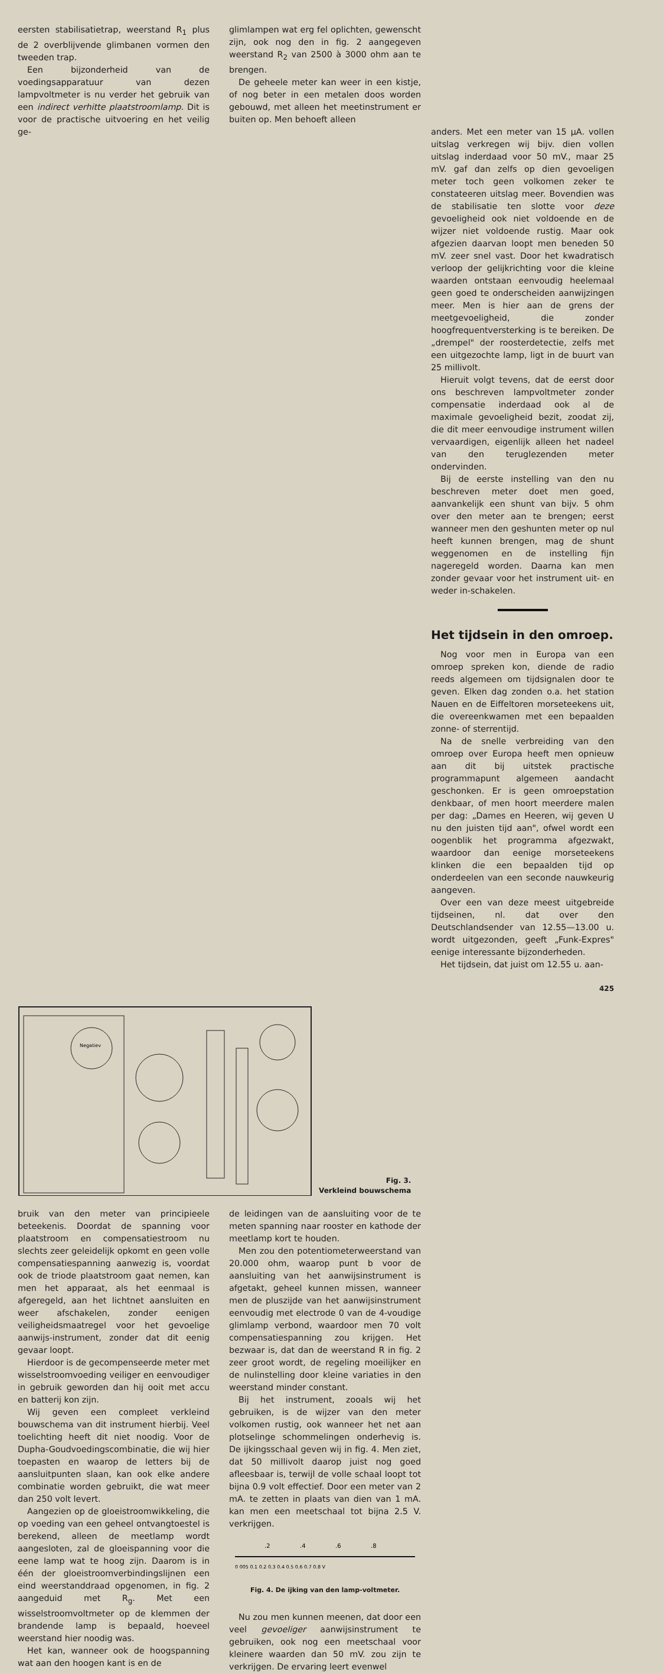eersten stabilisatietrap, weerstand R<sub>1</sub> plus de 2 overblijvende glimbanen vormen den tweeden trap.
Een bijzonderheid van de voedingsapparatuur van dezen lampvoltmeter is nu verder het gebruik van een indirect verhitte plaatstroomlamp. Dit is voor de practische uitvoering en het veilig ge-
glimlampen wat erg fel oplichten, gewenscht zijn, ook nog den in fig. 2 aangegeven weerstand R<sub>2</sub> van 2500 à 3000 ohm aan te brengen.
De geheele meter kan weer in een kistje, of nog beter in een metalen doos worden gebouwd, met alleen het meetinstrument er buiten op. Men behoeft alleen
anders. Met een meter van 15 μA. vollen uitslag verkregen wij bijv. dien vollen uitslag inderdaad voor 50 mV., maar 25 mV. gaf dan zelfs op dien gevoeligen meter toch geen volkomen zeker te constateeren uitslag meer. Bovendien was de stabilisatie ten slotte voor deze gevoeligheid ook niet voldoende en de wijzer niet voldoende rustig. Maar ook afgezien daarvan loopt men beneden 50 mV. zeer snel vast. Door het kwadratisch verloop der gelijkrichting voor die kleine waarden ontstaan eenvoudig heelemaal geen goed te onderscheiden aanwijzingen meer. Men is hier aan de grens der meetgevoeligheid, die zonder hoogfrequentversterking is te bereiken. De „drempel" der roosterdetectie, zelfs met een uitgezochte lamp, ligt in de buurt van 25 millivolt.
Hieruit volgt tevens, dat de eerst door ons beschreven lampvoltmeter zonder compensatie inderdaad ook al de maximale gevoeligheid bezit, zoodat zij, die dit meer eenvoudige instrument willen vervaardigen, eigenlijk alleen het nadeel van den teruglezenden meter ondervinden.
Bij de eerste instelling van den nu beschreven meter doet men goed, aanvankelijk een shunt van bijv. 5 ohm over den meter aan te brengen; eerst wanneer men den geshunten meter op nul heeft kunnen brengen, mag de shunt weggenomen en de instelling fijn nageregeld worden. Daarna kan men zonder gevaar voor het instrument uit- en weder in-schakelen.
Het tijdsein in den omroep.
Nog voor men in Europa van een omroep spreken kon, diende de radio reeds algemeen om tijdsignalen door te geven. Elken dag zonden o.a. het station Nauen en de Eiffeltoren morseteekens uit, die overeenkwamen met een bepaalden zonne- of sterrentijd.
Na de snelle verbreiding van den omroep over Europa heeft men opnieuw aan dit bij uitstek practische programmapunt algemeen aandacht geschonken. Er is geen omroepstation denkbaar, of men hoort meerdere malen per dag: „Dames en Heeren, wij geven U nu den juisten tijd aan", ofwel wordt een oogenblik het programma afgezwakt, waardoor dan eenige morseteekens klinken die een bepaalden tijd op onderdeelen van een seconde nauwkeurig aangeven.
Over een van deze meest uitgebreide tijdseinen, nl. dat over den Deutschlandsender van 12.55—13.00 u. wordt uitgezonden, geeft „Funk-Expres" eenige interessante bijzonderheden.
Het tijdsein, dat juist om 12.55 u. aan-
425
Negatiev
Fig. 3.
Verkleind bouwschema
bruik van den meter van principieele beteekenis. Doordat de spanning voor plaatstroom en compensatiestroom nu slechts zeer geleidelijk opkomt en geen volle compensatiespanning aanwezig is, voordat ook de triode plaatstroom gaat nemen, kan men het apparaat, als het eenmaal is afgeregeld, aan het lichtnet aansluiten en weer afschakelen, zonder eenigen veiligheidsmaatregel voor het gevoelige aanwijs-instrument, zonder dat dit eenig gevaar loopt.
Hierdoor is de gecompenseerde meter met wisselstroomvoeding veiliger en eenvoudiger in gebruik geworden dan hij ooit met accu en batterij kon zijn.
Wij geven een compleet verkleind bouwschema van dit instrument hierbij. Veel toelichting heeft dit niet noodig. Voor de Dupha-Goudvoedingscombinatie, die wij hier toepasten en waarop de letters bij de aansluitpunten slaan, kan ook elke andere combinatie worden gebruikt, die wat meer dan 250 volt levert.
Aangezien op de gloeistroomwikkeling, die op voeding van een geheel ontvangtoestel is berekend, alleen de meetlamp wordt aangesloten, zal de gloeispanning voor die eene lamp wat te hoog zijn. Daarom is in één der gloeistroomverbindingslijnen een eind weerstanddraad opgenomen, in fig. 2 aangeduid met R<sub>g</sub>. Met een wisselstroomvoltmeter op de klemmen der brandende lamp is bepaald, hoeveel weerstand hier noodig was.
Het kan, wanneer ook de hoogspanning wat aan den hoogen kant is en de
de leidingen van de aansluiting voor de te meten spanning naar rooster en kathode der meetlamp kort te houden.
Men zou den potentiometerweerstand van 20.000 ohm, waarop punt b voor de aansluiting van het aanwijsinstrument is afgetakt, geheel kunnen missen, wanneer men de pluszijde van het aanwijsinstrument eenvoudig met electrode 0 van de 4-voudige glimlamp verbond, waardoor men 70 volt compensatiespanning zou krijgen. Het bezwaar is, dat dan de weerstand R in fig. 2 zeer groot wordt, de regeling moeilijker en de nulinstelling door kleine variaties in den weerstand minder constant.
Bij het instrument, zooals wij het gebruiken, is de wijzer van den meter volkomen rustig, ook wanneer het net aan plotselinge schommelingen onderhevig is. De ijkingsschaal geven wij in fig. 4. Men ziet, dat 50 millivolt daarop juist nog goed afleesbaar is, terwijl de volle schaal loopt tot bijna 0.9 volt effectief. Door een meter van 2 mA. te zetten in plaats van dien van 1 mA. kan men een meetschaal tot bijna 2.5 V. verkrijgen.
.2
.4
.6
.8
0 005 0.1 0.2 0.3 0.4 0.5 0.6 0.7 0.8 V
Fig. 4. De ijking van den lamp-voltmeter.
Nu zou men kunnen meenen, dat door een veel gevoeliger aanwijsinstrument te gebruiken, ook nog een meetschaal voor kleinere waarden dan 50 mV. zou zijn te verkrijgen. De ervaring leert evenwel